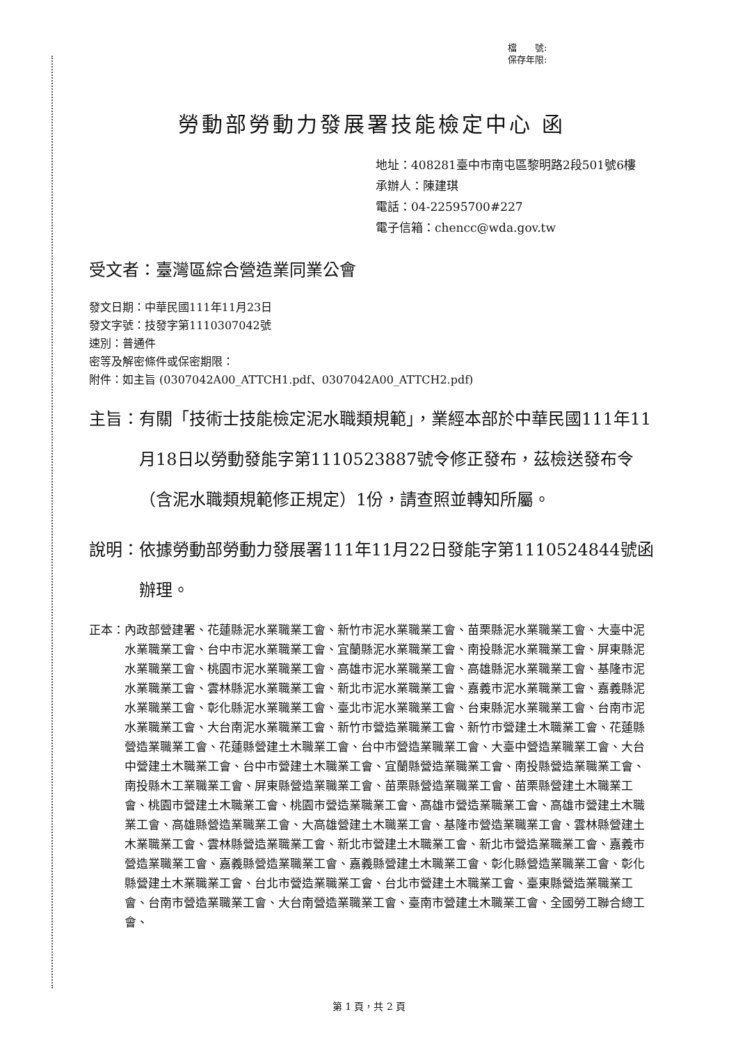檔　　號:
保存年限:
勞動部勞動力發展署技能檢定中心 函
地址：408281臺中市南屯區黎明路2段501號6樓
承辦人：陳建琪
電話：04-22595700#227
電子信箱：chencc@wda.gov.tw
受文者：臺灣區綜合營造業同業公會
發文日期：中華民國111年11月23日
發文字號：技發字第1110307042號
速別：普通件
密等及解密條件或保密期限：
附件：如主旨 (0307042A00_ATTCH1.pdf、0307042A00_ATTCH2.pdf)
主旨： 有關「技術士技能檢定泥水職類規範」，業經本部於中華民國111年11月18日以勞動發能字第1110523887號令修正發布，茲檢送發布令（含泥水職類規範修正規定）1份，請查照並轉知所屬。
說明： 依據勞動部勞動力發展署111年11月22日發能字第1110524844號函辦理。
正本： 內政部營建署、花蓮縣泥水業職業工會、新竹市泥水業職業工會、苗栗縣泥水業職業工會、大臺中泥水業職業工會、台中市泥水業職業工會、宜蘭縣泥水業職業工會、南投縣泥水業職業工會、屏東縣泥水業職業工會、桃園市泥水業職業工會、高雄市泥水業職業工會、高雄縣泥水業職業工會、基隆市泥水業職業工會、雲林縣泥水業職業工會、新北市泥水業職業工會、嘉義市泥水業職業工會、嘉義縣泥水業職業工會、彰化縣泥水業職業工會、臺北市泥水業職業工會、台東縣泥水業職業工會、台南市泥水業職業工會、大台南泥水業職業工會、新竹市營造業職業工會、新竹市營建土木職業工會、花蓮縣營造業職業工會、花蓮縣營建土木職業工會、台中市營造業職業工會、大臺中營造業職業工會、大台中營建土木職業工會、台中市營建土木職業工會、宜蘭縣營造業職業工會、南投縣營造業職業工會、南投縣木工業職業工會、屏東縣營造業職業工會、苗栗縣營造業職業工會、苗栗縣營建土木職業工會、桃園市營建土木職業工會、桃園市營造業職業工會、高雄市營造業職業工會、高雄市營建土木職業工會、高雄縣營造業職業工會、大高雄營建土木職業工會、基隆市營造業職業工會、雲林縣營建土木業職業工會、雲林縣營造業職業工會、新北市營建土木職業工會、新北市營造業職業工會、嘉義市營造業職業工會、嘉義縣營造業職業工會、嘉義縣營建土木職業工會、彰化縣營造業職業工會、彰化縣營建土木業職業工會、台北市營造業職業工會、台北市營建土木職業工會、臺東縣營造業職業工會、台南市營造業職業工會、大台南營造業職業工會、臺南市營建土木職業工會、全國勞工聯合總工會、
第 1 頁，共 2 頁